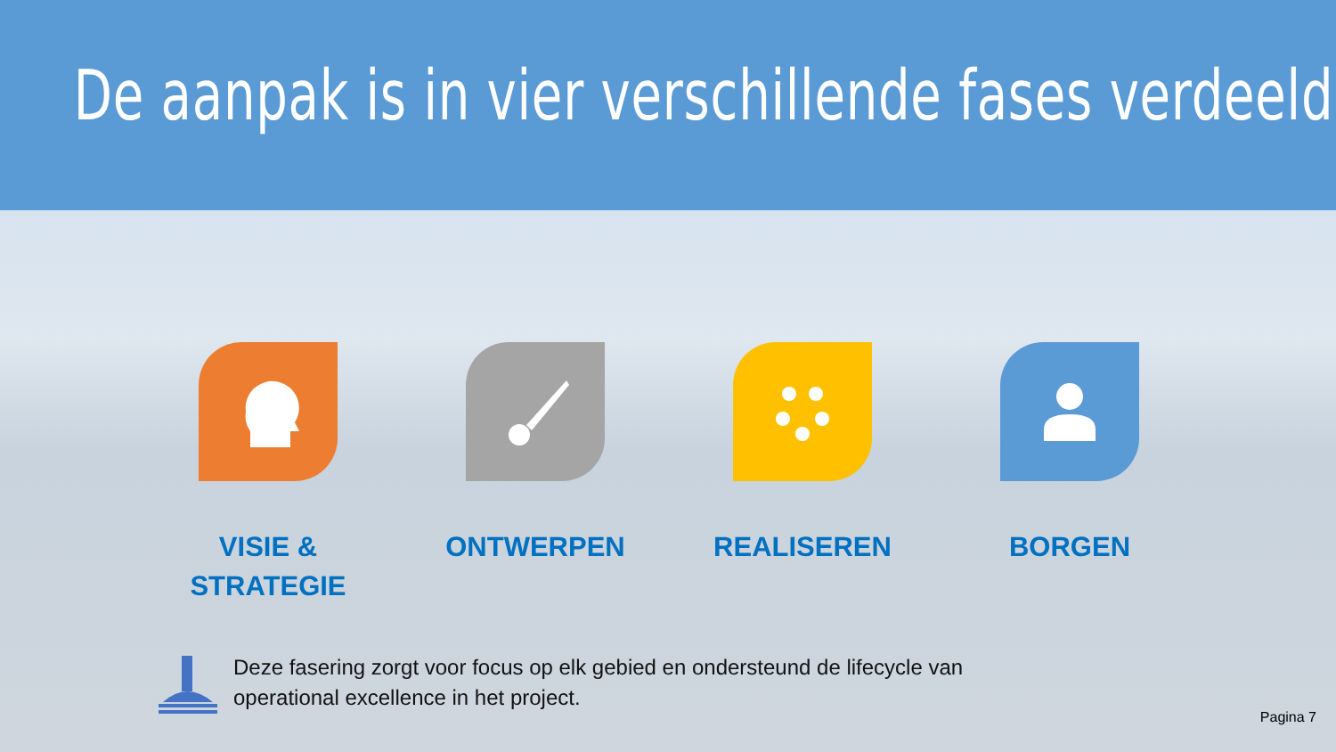De aanpak is in vier verschillende fases verdeeld.
VISIE &
STRATEGIE
ONTWERPEN REALISEREN BORGEN
Deze fasering zorgt voor focus op elk gebied en ondersteund de lifecycle van
operational excellence in het project.
Pagina 7